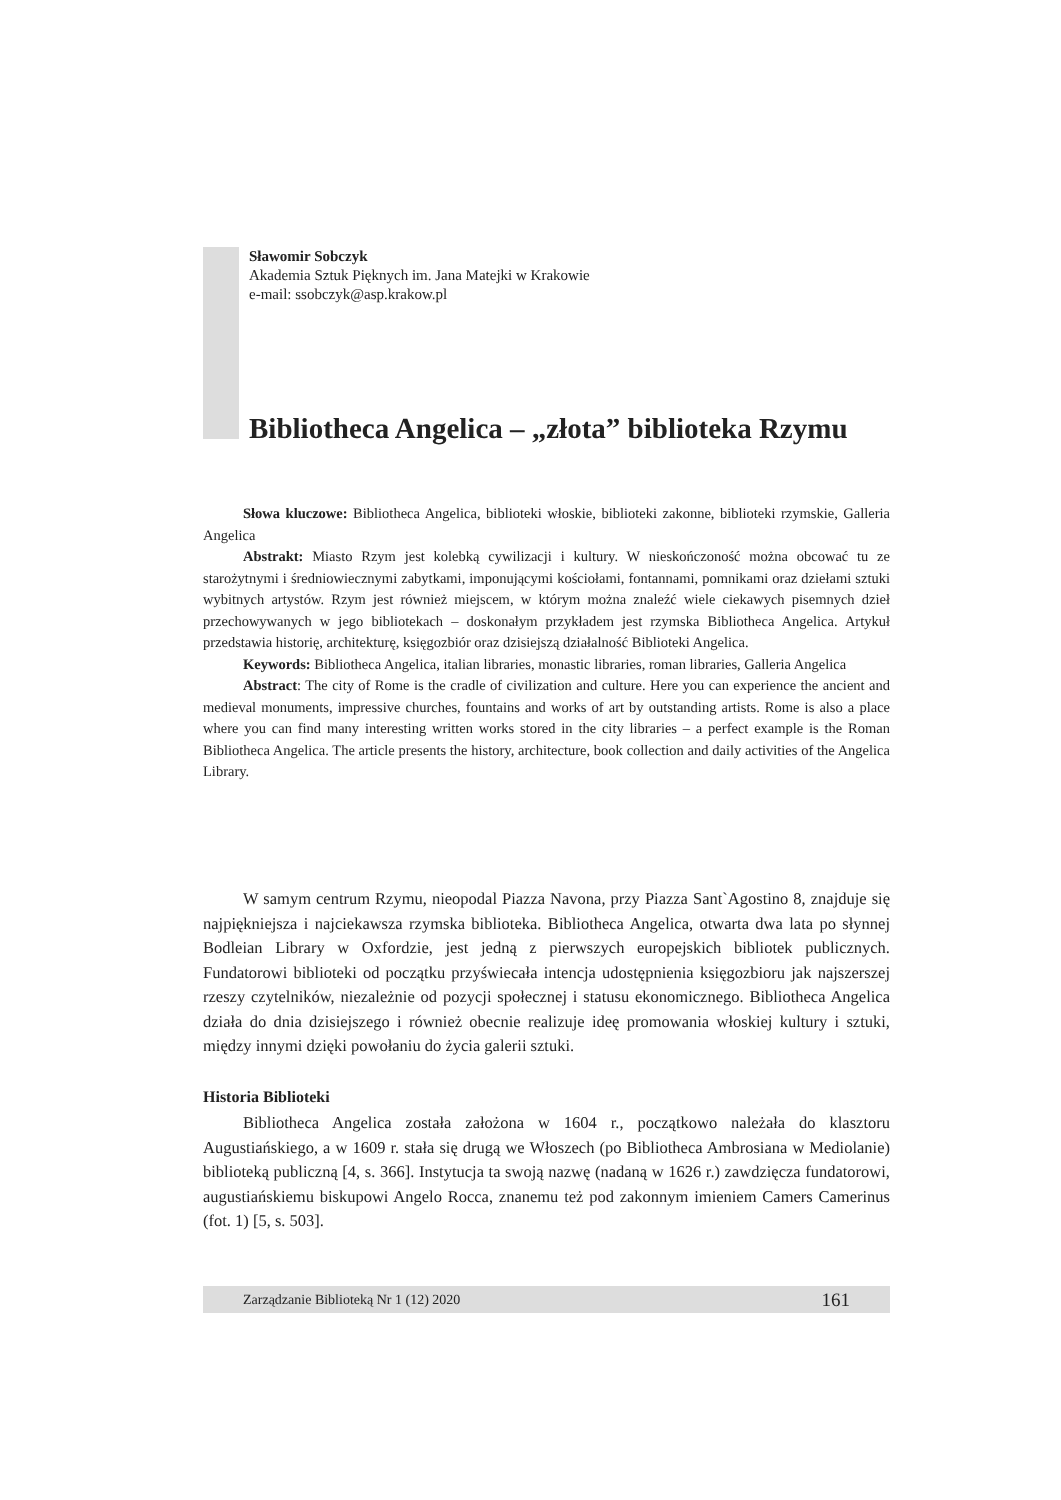Sławomir Sobczyk
Akademia Sztuk Pięknych im. Jana Matejki w Krakowie
e-mail: ssobczyk@asp.krakow.pl
Bibliotheca Angelica – „złota” biblioteka Rzymu
Słowa kluczowe: Bibliotheca Angelica, biblioteki włoskie, biblioteki zakonne, biblioteki rzymskie, Galleria Angelica
Abstrakt: Miasto Rzym jest kolebką cywilizacji i kultury. W nieskończoność można obcować tu ze starożytnymi i średniowiecznymi zabytkami, imponującymi kościołami, fontannami, pomnikami oraz dziełami sztuki wybitnych artystów. Rzym jest również miejscem, w którym można znaleźć wiele ciekawych pisemnych dzieł przechowywanych w jego bibliotekach – doskonałym przykładem jest rzymska Bibliotheca Angelica. Artykuł przedstawia historię, architekturę, księgozbiór oraz dzisiejszą działalność Biblioteki Angelica.
Keywords: Bibliotheca Angelica, italian libraries, monastic libraries, roman libraries, Galleria Angelica
Abstract: The city of Rome is the cradle of civilization and culture. Here you can experience the ancient and medieval monuments, impressive churches, fountains and works of art by outstanding artists. Rome is also a place where you can find many interesting written works stored in the city libraries – a perfect example is the Roman Bibliotheca Angelica. The article presents the history, architecture, book collection and daily activities of the Angelica Library.
W samym centrum Rzymu, nieopodal Piazza Navona, przy Piazza Sant`Agostino 8, znajduje się najpiękniejsza i najciekawsza rzymska biblioteka. Bibliotheca Angelica, otwarta dwa lata po słynnej Bodleian Library w Oxfordzie, jest jedną z pierwszych europejskich bibliotek publicznych. Fundatorowi biblioteki od początku przyświecała intencja udostępnienia księgozbioru jak najszerszej rzeszy czytelników, niezależnie od pozycji społecznej i statusu ekonomicznego. Bibliotheca Angelica działa do dnia dzisiejszego i również obecnie realizuje ideę promowania włoskiej kultury i sztuki, między innymi dzięki powołaniu do życia galerii sztuki.
Historia Biblioteki
Bibliotheca Angelica została założona w 1604 r., początkowo należała do klasztoru Augustiańskiego, a w 1609 r. stała się drugą we Włoszech (po Bibliotheca Ambrosiana w Mediolanie) biblioteką publiczną [4, s. 366]. Instytucja ta swoją nazwę (nadaną w 1626 r.) zawdzięcza fundatorowi, augustiańskiemu biskupowi Angelo Rocca, znanemu też pod zakonnym imieniem Camers Camerinus (fot. 1) [5, s. 503].
Zarządzanie Biblioteką Nr 1 (12) 2020 161